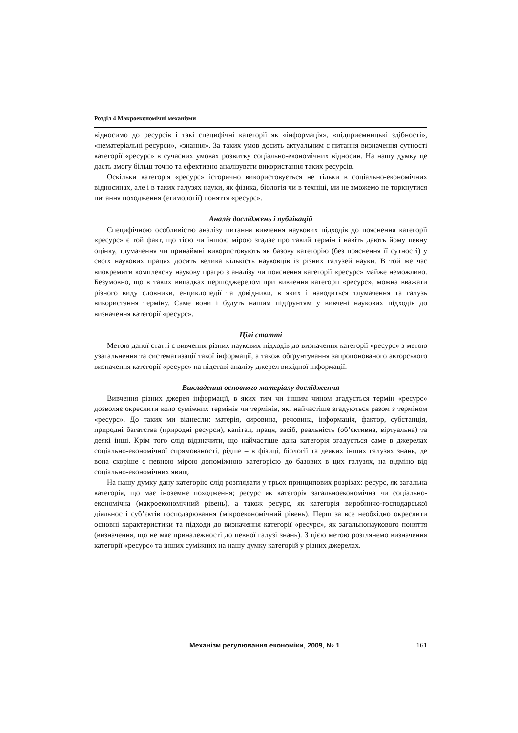Розділ 4 Макроекономічні механізми
відносимо до ресурсів і такі специфічні категорії як «інформація», «підприємницькі здібності», «нематеріальні ресурси», «знання». За таких умов досить актуальним є питання визначення сутності категорії «ресурс» в сучасних умовах розвитку соціально-економічних відносин. На нашу думку це дасть змогу більш точно та ефективно аналізувати використання таких ресурсів.
Оскільки категорія «ресурс» історично використовується не тільки в соціально-економічних відносинах, але і в таких галузях науки, як фізика, біологія чи в техніці, ми не зможемо не торкнутися питання походження (етимології) поняття «ресурс».
Аналіз досліджень і публікацій
Специфічною особливістю аналізу питання вивчення наукових підходів до пояснення категорії «ресурс» є той факт, що тією чи іншою мірою згадає про такий термін і навіть дають йому певну оцінку, тлумачення чи принаймні використовують як базову категорію (без пояснення її сутності) у своїх наукових працях досить велика кількість науковців із різних галузей науки. В той же час виокремити комплексну наукову працю з аналізу чи пояснення категорії «ресурс» майже неможливо. Безумовно, що в таких випадках першоджерелом при вивчення категорії «ресурс», можна вважати різного виду словники, енциклопедії та довідники, в яких і наводиться тлумачення та галузь використання терміну. Саме вони і будуть нашим підґрунтям у вивчені наукових підходів до визначення категорії «ресурс».
Цілі статті
Метою даної статті є вивчення різних наукових підходів до визначення категорії «ресурс» з метою узагальнення та систематизації такої інформації, а також обґрунтування запропонованого авторського визначення категорії «ресурс» на підставі аналізу джерел вихідної інформації.
Викладення основного матеріалу дослідження
Вивчення різних джерел інформації, в яких тим чи іншим чином згадується термін «ресурс» дозволяє окреслити коло суміжних термінів чи термінів, які найчастіше згадуються разом з терміном «ресурс». До таких ми віднесли: матерія, сировина, речовина, інформація, фактор, субстанція, природні багатства (природні ресурси), капітал, праця, засіб, реальність (об’єктивна, віртуальна) та деякі інші. Крім того слід відзначити, що найчастіше дана категорія згадується саме в джерелах соціально-економічної спрямованості, рідше – в фізиці, біології та деяких інших галузях знань, де вона скоріше є певною мірою допоміжною категорією до базових в цих галузях, на відміно від соціально-економічних явищ.
На нашу думку дану категорію слід розглядати у трьох принципових розрізах: ресурс, як загальна категорія, що має іноземне походження; ресурс як категорія загальноекономічна чи соціально-економічна (макроекономічний рівень), а також ресурс, як категорія виробничо-господарської діяльності суб’єктів господарювання (мікроекономічний рівень). Перш за все необхідно окреслити основні характеристики та підходи до визначення категорії «ресурс», як загальнонаукового поняття (визначення, що не має приналежності до певної галузі знань). З цією метою розглянемо визначення категорії «ресурс» та інших суміжних на нашу думку категорій у різних джерелах.
Механізм регулювання економіки, 2009, № 1 161